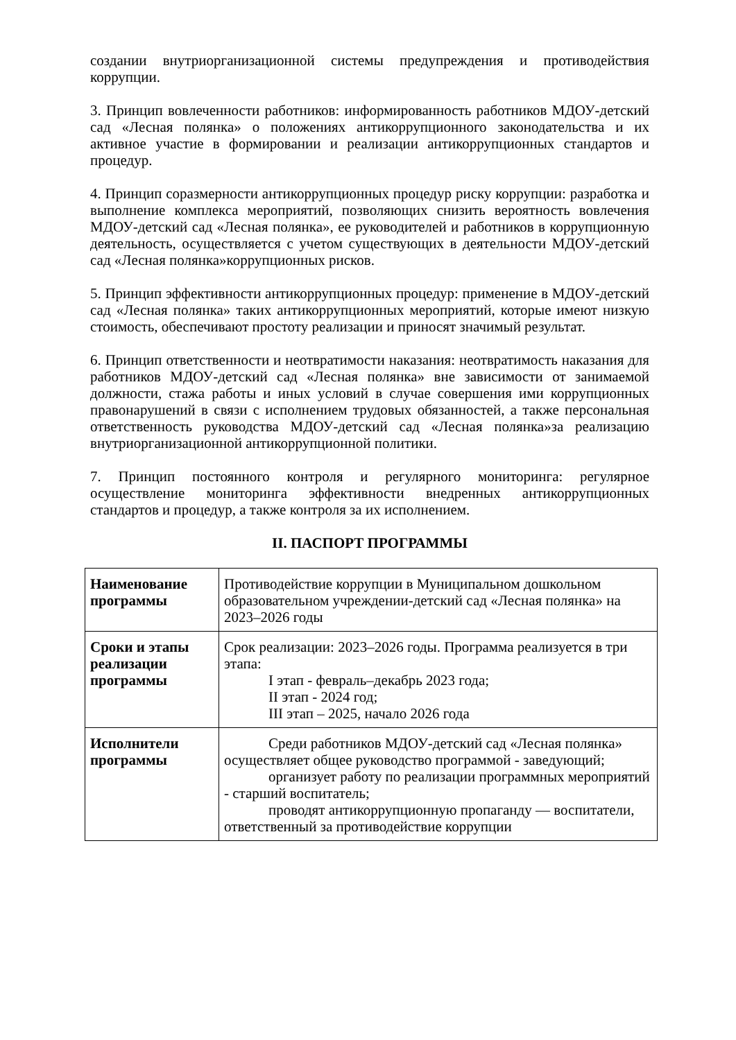создании внутриорганизационной системы предупреждения и противодействия коррупции.
3. Принцип вовлеченности работников: информированность работников МДОУ-детский сад «Лесная полянка» о положениях антикоррупционного законодательства и их активное участие в формировании и реализации антикоррупционных стандартов и процедур.
4. Принцип соразмерности антикоррупционных процедур риску коррупции: разработка и выполнение комплекса мероприятий, позволяющих снизить вероятность вовлечения МДОУ-детский сад «Лесная полянка», ее руководителей и работников в коррупционную деятельность, осуществляется с учетом существующих в деятельности МДОУ-детский сад «Лесная полянка»коррупционных рисков.
5. Принцип эффективности антикоррупционных процедур: применение в МДОУ-детский сад «Лесная полянка» таких антикоррупционных мероприятий, которые имеют низкую стоимость, обеспечивают простоту реализации и приносят значимый результат.
6. Принцип ответственности и неотвратимости наказания: неотвратимость наказания для работников МДОУ-детский сад «Лесная полянка» вне зависимости от занимаемой должности, стажа работы и иных условий в случае совершения ими коррупционных правонарушений в связи с исполнением трудовых обязанностей, а также персональная ответственность руководства МДОУ-детский сад «Лесная полянка»за реализацию внутриорганизационной антикоррупционной политики.
7. Принцип постоянного контроля и регулярного мониторинга: регулярное осуществление мониторинга эффективности внедренных антикоррупционных стандартов и процедур, а также контроля за их исполнением.
II. ПАСПОРТ ПРОГРАММЫ
| Наименование программы | Противодействие коррупции в Муниципальном дошкольном образовательном учреждении-детский сад «Лесная полянка» на 2023–2026 годы |
| Сроки и этапы реализации программы | Срок реализации: 2023–2026 годы. Программа реализуется в три этапа: I этап - февраль–декабрь 2023 года; II этап - 2024 год; III этап – 2025, начало 2026 года |
| Исполнители программы | Среди работников МДОУ-детский сад «Лесная полянка» осуществляет общее руководство программой - заведующий; организует работу по реализации программных мероприятий - старший воспитатель; проводят антикоррупционную пропаганду — воспитатели, ответственный за противодействие коррупции |